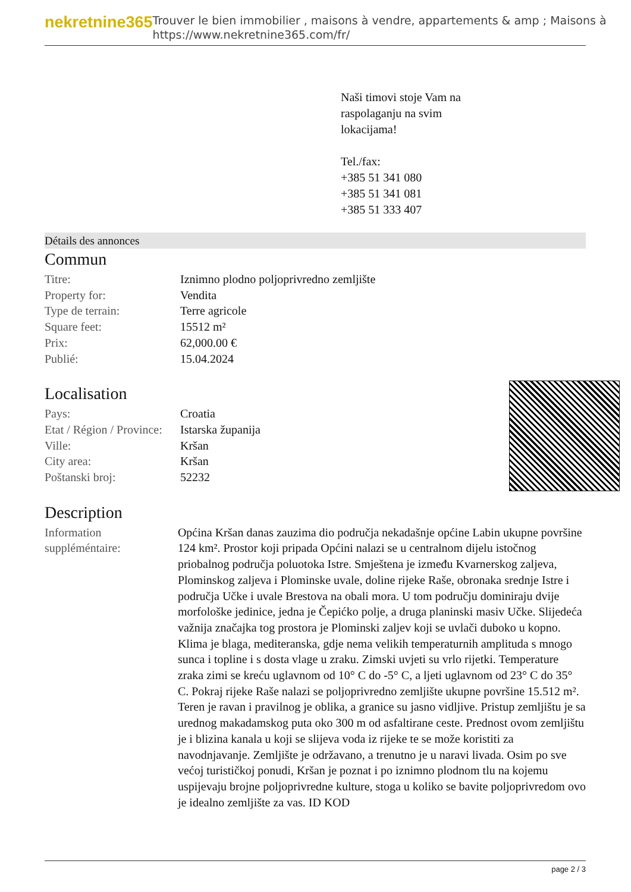nekretnine365
Trouver le bien immobilier , maisons à vendre, appartements & amp ; Maisons à
https://www.nekretnine365.com/fr/
Naši timovi stoje Vam na
raspolaganju na svim
lokacijama!
Tel./fax:
+385 51 341 080
+385 51 341 081
+385 51 333 407
Détails des annonces
Commun
| Titre: | Iznimno plodno poljoprivredno zemljište |
| Property for: | Vendita |
| Type de terrain: | Terre agricole |
| Square feet: | 15512 m² |
| Prix: | 62,000.00 € |
| Publié: | 15.04.2024 |
Localisation
| Pays: | Croatia |
| Etat / Région / Province: | Istarska županija |
| Ville: | Kršan |
| City area: | Kršan |
| Poštanski broj: | 52232 |
Description
| Information suppléméntaire: | Općina Kršan danas zauzima dio područja nekadašnje općine Labin ukupne površine 124 km². Prostor koji pripada Općini nalazi se u centralnom dijelu istočnog priobalnog područja poluotoka Istre. Smještena je između Kvarnerskog zaljeva, Plominskog zaljeva i Plominske uvale, doline rijeke Raše, obronaka srednje Istre i područja Učke i uvale Brestova na obali mora. U tom području dominiraju dvije morfološke jedinice, jedna je Čepićko polje, a druga planinski masiv Učke. Slijedeća važnija značajka tog prostora je Plominski zaljev koji se uvlači duboko u kopno. Klima je blaga, mediteranska, gdje nema velikih temperaturnih amplituda s mnogo sunca i topline i s dosta vlage u zraku. Zimski uvjeti su vrlo rijetki. Temperature zraka zimi se kreću uglavnom od 10° C do -5° C, a ljeti uglavnom od 23° C do 35° C. Pokraj rijeke Raše nalazi se poljoprivredno zemljište ukupne površine 15.512 m². Teren je ravan i pravilnog je oblika, a granice su jasno vidljive. Pristup zemljištu je sa urednog makadamskog puta oko 300 m od asfaltirane ceste. Prednost ovom zemljištu je i blizina kanala u koji se slijeva voda iz rijeke te se može koristiti za navodnjavanje. Zemljište je održavano, a trenutno je u naravi livada. Osim po sve većoj turističkoj ponudi, Kršan je poznat i po iznimno plodnom tlu na kojemu uspijevaju brojne poljoprivredne kulture, stoga u koliko se bavite poljoprivredom ovo je idealno zemljište za vas. ID KOD |
page 2 / 3